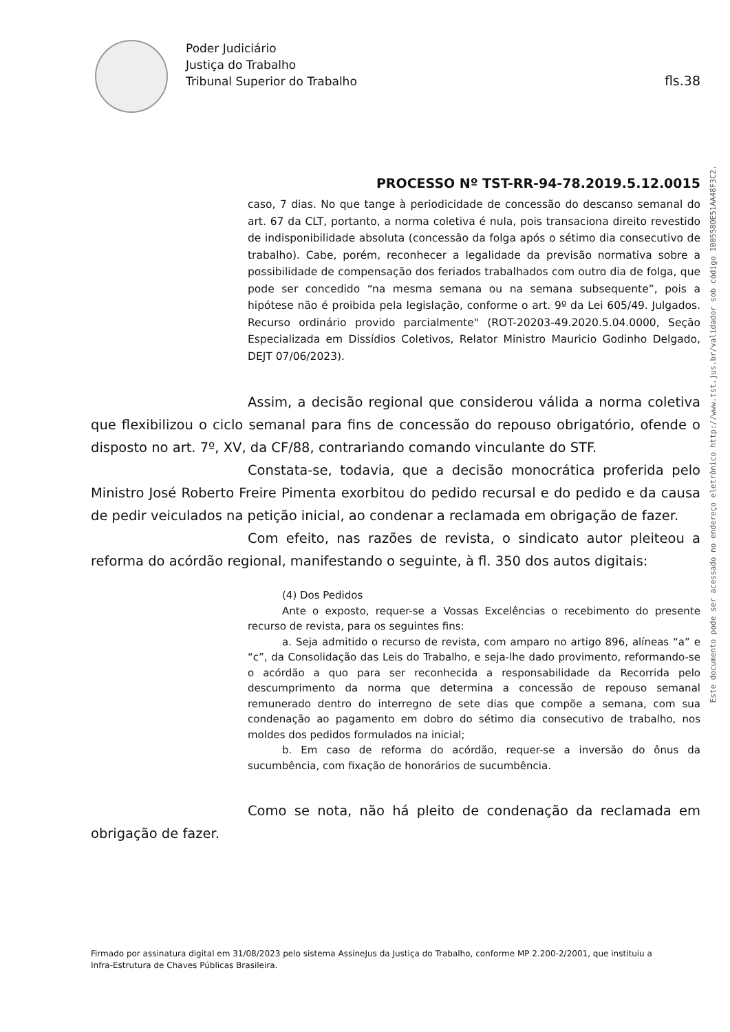Poder Judiciário
Justiça do Trabalho
Tribunal Superior do Trabalho
fls.38
Este documento pode ser acessado no endereço eletrônico http://www.tst.jus.br/validador sob código 100558OE51AA48F3C2.
PROCESSO Nº TST-RR-94-78.2019.5.12.0015
caso, 7 dias. No que tange à periodicidade de concessão do descanso semanal do art. 67 da CLT, portanto, a norma coletiva é nula, pois transaciona direito revestido de indisponibilidade absoluta (concessão da folga após o sétimo dia consecutivo de trabalho). Cabe, porém, reconhecer a legalidade da previsão normativa sobre a possibilidade de compensação dos feriados trabalhados com outro dia de folga, que pode ser concedido “na mesma semana ou na semana subsequente”, pois a hipótese não é proibida pela legislação, conforme o art. 9º da Lei 605/49. Julgados. Recurso ordinário provido parcialmente" (ROT-20203-49.2020.5.04.0000, Seção Especializada em Dissídios Coletivos, Relator Ministro Mauricio Godinho Delgado, DEJT 07/06/2023).
Assim, a decisão regional que considerou válida a norma coletiva que flexibilizou o ciclo semanal para fins de concessão do repouso obrigatório, ofende o disposto no art. 7º, XV, da CF/88, contrariando comando vinculante do STF.
Constata-se, todavia, que a decisão monocrática proferida pelo Ministro José Roberto Freire Pimenta exorbitou do pedido recursal e do pedido e da causa de pedir veiculados na petição inicial, ao condenar a reclamada em obrigação de fazer.
Com efeito, nas razões de revista, o sindicato autor pleiteou a reforma do acórdão regional, manifestando o seguinte, à fl. 350 dos autos digitais:
(4) Dos Pedidos
Ante o exposto, requer-se a Vossas Excelências o recebimento do presente recurso de revista, para os seguintes fins:
a. Seja admitido o recurso de revista, com amparo no artigo 896, alíneas “a” e “c”, da Consolidação das Leis do Trabalho, e seja-lhe dado provimento, reformando-se o acórdão a quo para ser reconhecida a responsabilidade da Recorrida pelo descumprimento da norma que determina a concessão de repouso semanal remunerado dentro do interregno de sete dias que compõe a semana, com sua condenação ao pagamento em dobro do sétimo dia consecutivo de trabalho, nos moldes dos pedidos formulados na inicial;
b. Em caso de reforma do acórdão, requer-se a inversão do ônus da sucumbência, com fixação de honorários de sucumbência.
Como se nota, não há pleito de condenação da reclamada em obrigação de fazer.
Firmado por assinatura digital em 31/08/2023 pelo sistema AssineJus da Justiça do Trabalho, conforme MP 2.200-2/2001, que instituiu a Infra-Estrutura de Chaves Públicas Brasileira.